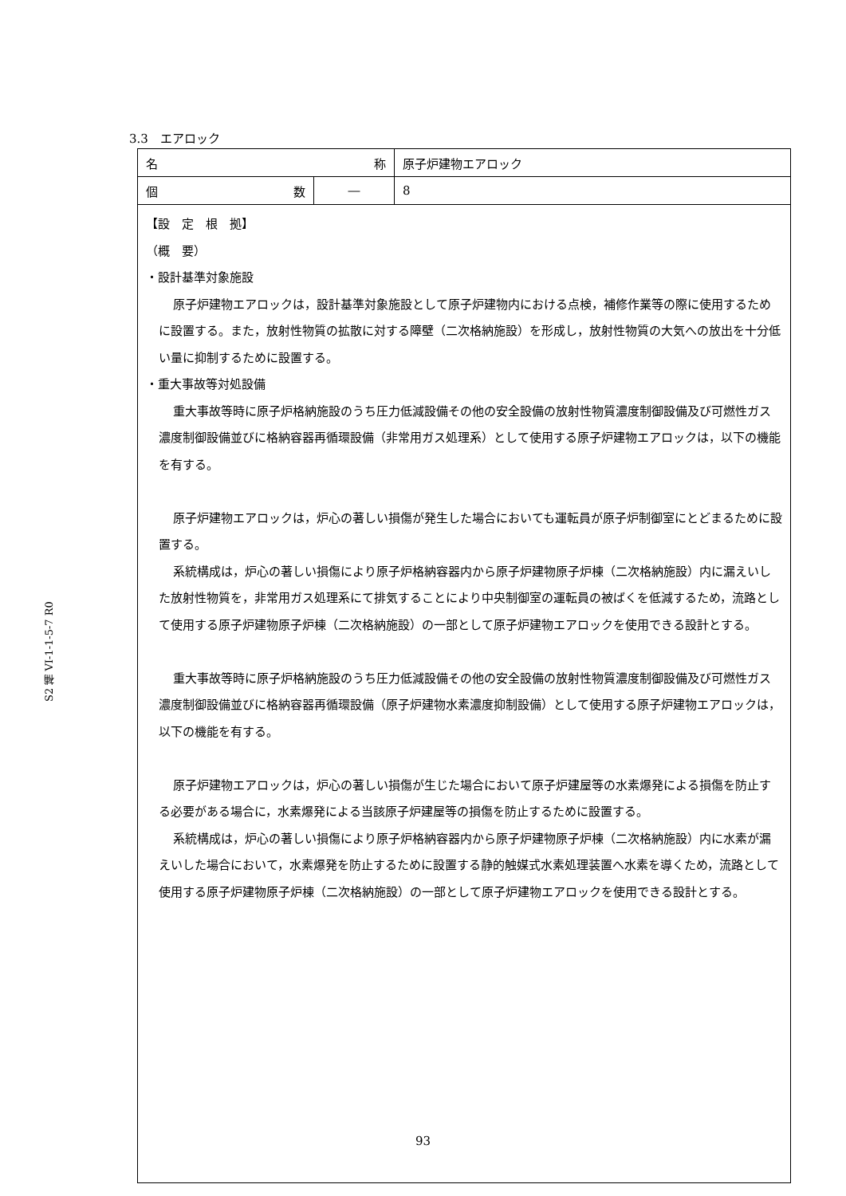S2 補 VI-1-1-5-7 R0
3.3　エアロック
| 名 称 | | 原子炉建物エアロック |
| 個 数 | ― | 8 |
| 【設 定 根 拠】 （概 要） ・設計基準対象施設 原子炉建物エアロックは，設計基準対象施設として原子炉建物内における点検，補修作業等の際に使用するために設置する。また，放射性物質の拡散に対する障壁（二次格納施設）を形成し，放射性物質の大気への放出を十分低い量に抑制するために設置する。 ・重大事故等対処設備 重大事故等時に原子炉格納施設のうち圧力低減設備その他の安全設備の放射性物質濃度制御設備及び可燃性ガス濃度制御設備並びに格納容器再循環設備（非常用ガス処理系）として使用する原子炉建物エアロックは，以下の機能を有する。 原子炉建物エアロックは，炉心の著しい損傷が発生した場合においても運転員が原子炉制御室にとどまるために設置する。 系統構成は，炉心の著しい損傷により原子炉格納容器内から原子炉建物原子炉棟（二次格納施設）内に漏えいした放射性物質を，非常用ガス処理系にて排気することにより中央制御室の運転員の被ばくを低減するため，流路として使用する原子炉建物原子炉棟（二次格納施設）の一部として原子炉建物エアロックを使用できる設計とする。 重大事故等時に原子炉格納施設のうち圧力低減設備その他の安全設備の放射性物質濃度制御設備及び可燃性ガス濃度制御設備並びに格納容器再循環設備（原子炉建物水素濃度抑制設備）として使用する原子炉建物エアロックは，以下の機能を有する。 原子炉建物エアロックは，炉心の著しい損傷が生じた場合において原子炉建屋等の水素爆発による損傷を防止する必要がある場合に，水素爆発による当該原子炉建屋等の損傷を防止するために設置する。 系統構成は，炉心の著しい損傷により原子炉格納容器内から原子炉建物原子炉棟（二次格納施設）内に水素が漏えいした場合において，水素爆発を防止するために設置する静的触媒式水素処理装置へ水素を導くため，流路として使用する原子炉建物原子炉棟（二次格納施設）の一部として原子炉建物エアロックを使用できる設計とする。 | | |
93